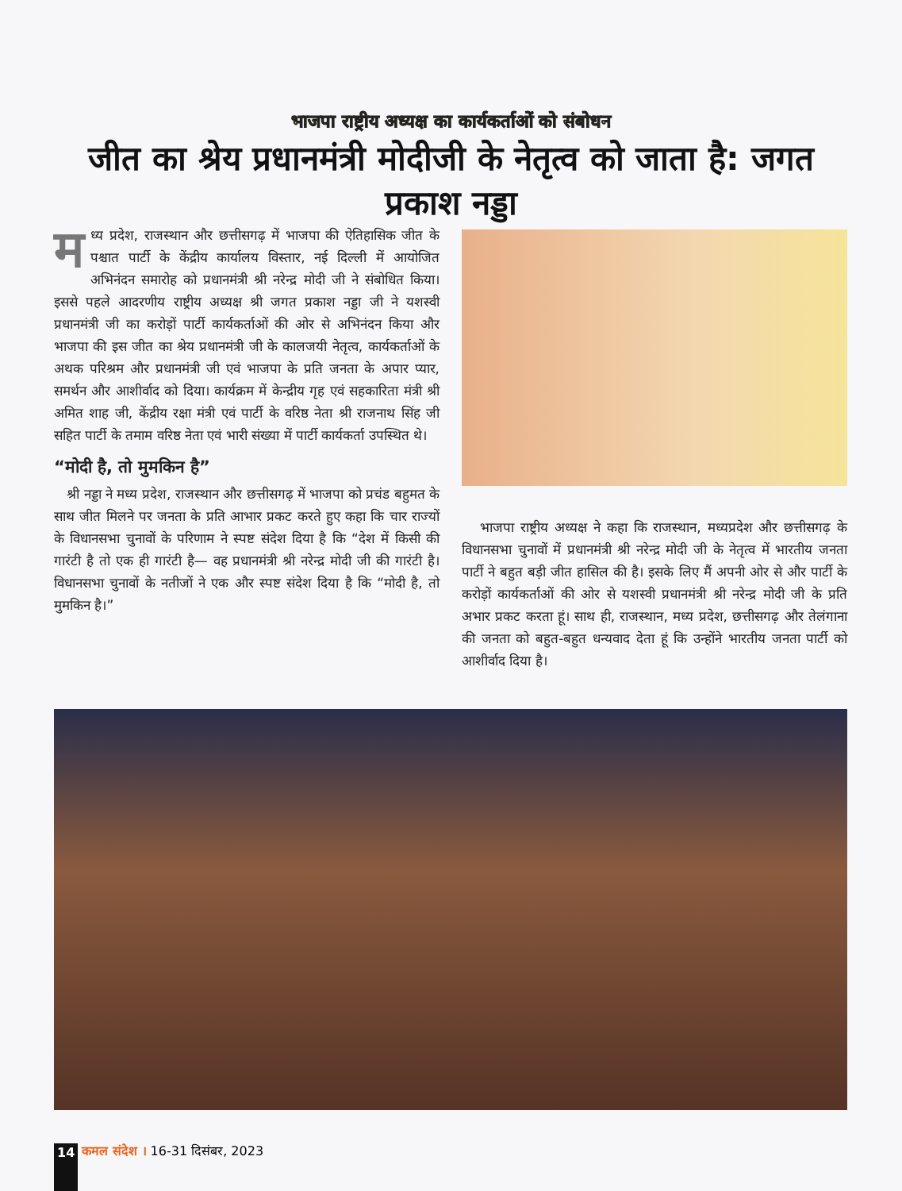भाजपा राष्ट्रीय अध्यक्ष का कार्यकर्ताओं को संबोधन
जीत का श्रेय प्रधानमंत्री मोदीजी के नेतृत्व को जाता है: जगत प्रकाश नड्डा
मध्य प्रदेश, राजस्थान और छत्तीसगढ़ में भाजपा की ऐतिहासिक जीत के पश्चात पार्टी के केंद्रीय कार्यालय विस्तार, नई दिल्ली में आयोजित अभिनंदन समारोह को प्रधानमंत्री श्री नरेन्द्र मोदी जी ने संबोधित किया। इससे पहले आदरणीय राष्ट्रीय अध्यक्ष श्री जगत प्रकाश नड्डा जी ने यशस्वी प्रधानमंत्री जी का करोड़ों पार्टी कार्यकर्ताओं की ओर से अभिनंदन किया और भाजपा की इस जीत का श्रेय प्रधानमंत्री जी के कालजयी नेतृत्व, कार्यकर्ताओं के अथक परिश्रम और प्रधानमंत्री जी एवं भाजपा के प्रति जनता के अपार प्यार, समर्थन और आशीर्वाद को दिया। कार्यक्रम में केन्द्रीय गृह एवं सहकारिता मंत्री श्री अमित शाह जी, केंद्रीय रक्षा मंत्री एवं पार्टी के वरिष्ठ नेता श्री राजनाथ सिंह जी सहित पार्टी के तमाम वरिष्ठ नेता एवं भारी संख्या में पार्टी कार्यकर्ता उपस्थित थे।
“मोदी है, तो मुमकिन है”
श्री नड्डा ने मध्य प्रदेश, राजस्थान और छत्तीसगढ़ में भाजपा को प्रचंड बहुमत के साथ जीत मिलने पर जनता के प्रति आभार प्रकट करते हुए कहा कि चार राज्यों के विधानसभा चुनावों के परिणाम ने स्पष्ट संदेश दिया है कि “देश में किसी की गारंटी है तो एक ही गारंटी है— वह प्रधानमंत्री श्री नरेन्द्र मोदी जी की गारंटी है। विधानसभा चुनावों के नतीजों ने एक और स्पष्ट संदेश दिया है कि “मोदी है, तो मुमकिन है।”
भाजपा राष्ट्रीय अध्यक्ष ने कहा कि राजस्थान, मध्यप्रदेश और छत्तीसगढ़ के विधानसभा चुनावों में प्रधानमंत्री श्री नरेन्द्र मोदी जी के नेतृत्व में भारतीय जनता पार्टी ने बहुत बड़ी जीत हासिल की है। इसके लिए मैं अपनी ओर से और पार्टी के करोड़ों कार्यकर्ताओं की ओर से यशस्वी प्रधानमंत्री श्री नरेन्द्र मोदी जी के प्रति अभार प्रकट करता हूं। साथ ही, राजस्थान, मध्य प्रदेश, छत्तीसगढ़ और तेलंगाना की जनता को बहुत-बहुत धन्यवाद देता हूं कि उन्होंने भारतीय जनता पार्टी को आशीर्वाद दिया है।
14 कमल संदेश । 16-31 दिसंबर, 2023